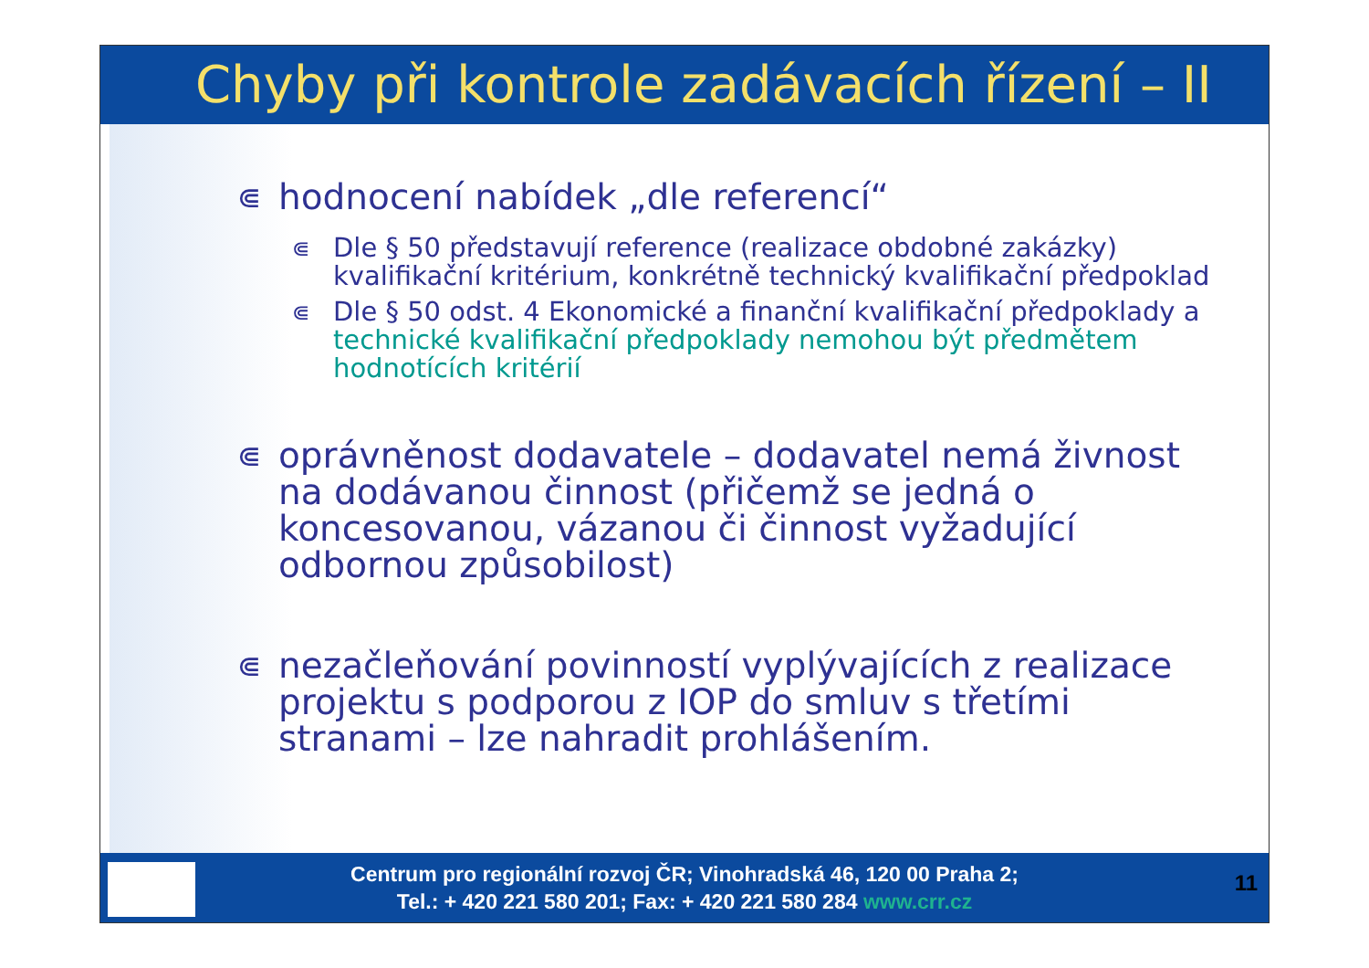Chyby při kontrole zadávacích řízení – II
⋐ hodnocení nabídek „dle referencí“
⋐ Dle § 50 představují reference (realizace obdobné zakázky) kvalifikační kritérium, konkrétně technický kvalifikační předpoklad
⋐ Dle § 50 odst. 4 Ekonomické a finanční kvalifikační předpoklady a technické kvalifikační předpoklady nemohou být předmětem hodnotících kritérií
⋐ oprávněnost dodavatele – dodavatel nemá živnost na dodávanou činnost (přičemž se jedná o koncesovanou, vázanou či činnost vyžadující odbornou způsobilost)
⋐ nezačleňování povinností vyplývajících z realizace projektu s podporou z IOP do smluv s třetími stranami – lze nahradit prohlášením.
Centrum pro regionální rozvoj ČR; Vinohradská 46, 120 00 Praha 2;
Tel.: + 420 221 580 201; Fax: + 420 221 580 284 www.crr.cz
11